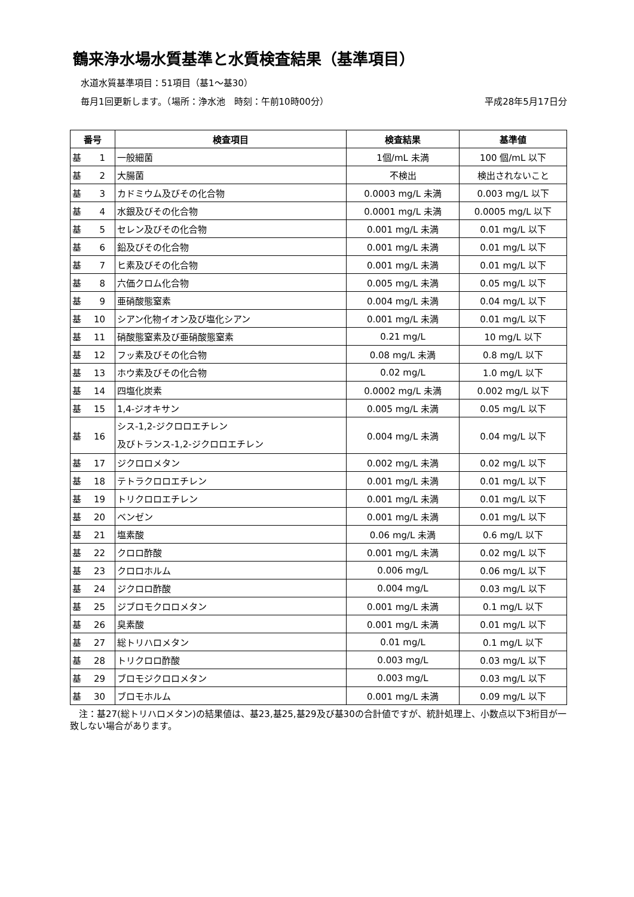鶴来浄水場水質基準と水質検査結果（基準項目）
水道水質基準項目：51項目（基1～基30）
毎月1回更新します。（場所：浄水池　時刻：午前10時00分） 平成28年5月17日分
| 番号 | 検査項目 | 検査結果 | 基準値 |
| --- | --- | --- | --- |
| 基 1 | 一般細菌 | 1個/mL 未満 | 100 個/mL 以下 |
| 基 2 | 大腸菌 | 不検出 | 検出されないこと |
| 基 3 | カドミウム及びその化合物 | 0.0003 mg/L 未満 | 0.003 mg/L 以下 |
| 基 4 | 水銀及びその化合物 | 0.0001 mg/L 未満 | 0.0005 mg/L 以下 |
| 基 5 | セレン及びその化合物 | 0.001 mg/L 未満 | 0.01 mg/L 以下 |
| 基 6 | 鉛及びその化合物 | 0.001 mg/L 未満 | 0.01 mg/L 以下 |
| 基 7 | ヒ素及びその化合物 | 0.001 mg/L 未満 | 0.01 mg/L 以下 |
| 基 8 | 六価クロム化合物 | 0.005 mg/L 未満 | 0.05 mg/L 以下 |
| 基 9 | 亜硝酸態窒素 | 0.004 mg/L 未満 | 0.04 mg/L 以下 |
| 基 10 | シアン化物イオン及び塩化シアン | 0.001 mg/L 未満 | 0.01 mg/L 以下 |
| 基 11 | 硝酸態窒素及び亜硝酸態窒素 | 0.21 mg/L | 10 mg/L 以下 |
| 基 12 | フッ素及びその化合物 | 0.08 mg/L 未満 | 0.8 mg/L 以下 |
| 基 13 | ホウ素及びその化合物 | 0.02 mg/L | 1.0 mg/L 以下 |
| 基 14 | 四塩化炭素 | 0.0002 mg/L 未満 | 0.002 mg/L 以下 |
| 基 15 | 1,4-ジオキサン | 0.005 mg/L 未満 | 0.05 mg/L 以下 |
| 基 16 | シス-1,2-ジクロロエチレン 及びトランス-1,2-ジクロロエチレン | 0.004 mg/L 未満 | 0.04 mg/L 以下 |
| 基 17 | ジクロロメタン | 0.002 mg/L 未満 | 0.02 mg/L 以下 |
| 基 18 | テトラクロロエチレン | 0.001 mg/L 未満 | 0.01 mg/L 以下 |
| 基 19 | トリクロロエチレン | 0.001 mg/L 未満 | 0.01 mg/L 以下 |
| 基 20 | ベンゼン | 0.001 mg/L 未満 | 0.01 mg/L 以下 |
| 基 21 | 塩素酸 | 0.06 mg/L 未満 | 0.6 mg/L 以下 |
| 基 22 | クロロ酢酸 | 0.001 mg/L 未満 | 0.02 mg/L 以下 |
| 基 23 | クロロホルム | 0.006 mg/L | 0.06 mg/L 以下 |
| 基 24 | ジクロロ酢酸 | 0.004 mg/L | 0.03 mg/L 以下 |
| 基 25 | ジブロモクロロメタン | 0.001 mg/L 未満 | 0.1 mg/L 以下 |
| 基 26 | 臭素酸 | 0.001 mg/L 未満 | 0.01 mg/L 以下 |
| 基 27 | 総トリハロメタン | 0.01 mg/L | 0.1 mg/L 以下 |
| 基 28 | トリクロロ酢酸 | 0.003 mg/L | 0.03 mg/L 以下 |
| 基 29 | ブロモジクロロメタン | 0.003 mg/L | 0.03 mg/L 以下 |
| 基 30 | ブロモホルム | 0.001 mg/L 未満 | 0.09 mg/L 以下 |
　注：基27(総トリハロメタン)の結果値は、基23,基25,基29及び基30の合計値ですが、統計処理上、小数点以下3桁目が一致しない場合があります。